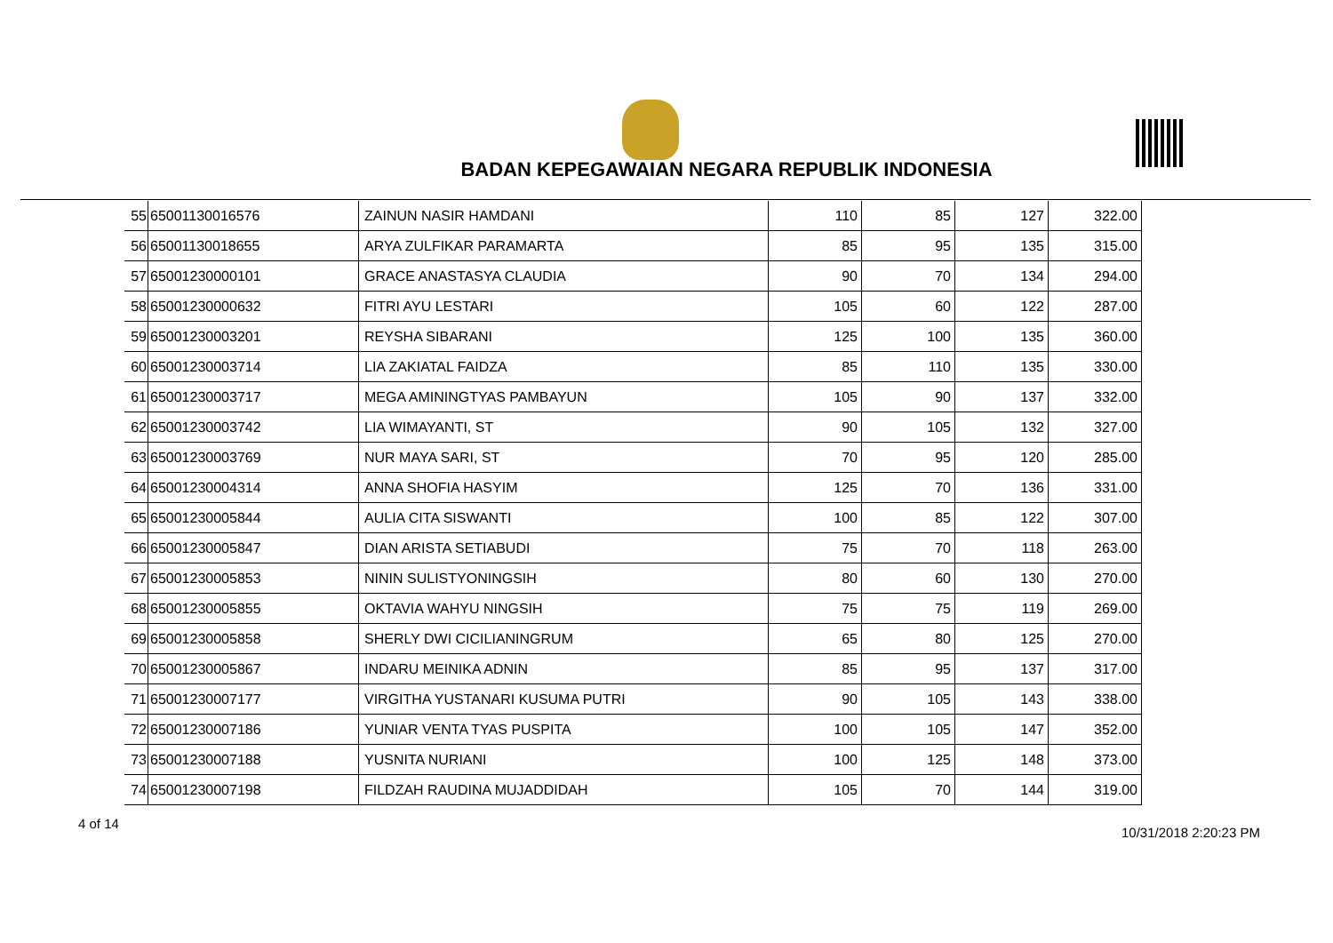BADAN KEPEGAWAIAN NEGARA REPUBLIK INDONESIA
| 55 | 65001130016576 | ZAINUN NASIR HAMDANI | 110 | 85 | 127 | 322.00 |
| 56 | 65001130018655 | ARYA ZULFIKAR PARAMARTA | 85 | 95 | 135 | 315.00 |
| 57 | 65001230000101 | GRACE ANASTASYA CLAUDIA | 90 | 70 | 134 | 294.00 |
| 58 | 65001230000632 | FITRI AYU LESTARI | 105 | 60 | 122 | 287.00 |
| 59 | 65001230003201 | REYSHA SIBARANI | 125 | 100 | 135 | 360.00 |
| 60 | 65001230003714 | LIA ZAKIATAL FAIDZA | 85 | 110 | 135 | 330.00 |
| 61 | 65001230003717 | MEGA AMININGTYAS PAMBAYUN | 105 | 90 | 137 | 332.00 |
| 62 | 65001230003742 | LIA WIMAYANTI, ST | 90 | 105 | 132 | 327.00 |
| 63 | 65001230003769 | NUR MAYA SARI, ST | 70 | 95 | 120 | 285.00 |
| 64 | 65001230004314 | ANNA SHOFIA HASYIM | 125 | 70 | 136 | 331.00 |
| 65 | 65001230005844 | AULIA CITA SISWANTI | 100 | 85 | 122 | 307.00 |
| 66 | 65001230005847 | DIAN ARISTA SETIABUDI | 75 | 70 | 118 | 263.00 |
| 67 | 65001230005853 | NININ SULISTYONINGSIH | 80 | 60 | 130 | 270.00 |
| 68 | 65001230005855 | OKTAVIA WAHYU NINGSIH | 75 | 75 | 119 | 269.00 |
| 69 | 65001230005858 | SHERLY DWI CICILIANINGRUM | 65 | 80 | 125 | 270.00 |
| 70 | 65001230005867 | INDARU MEINIKA ADNIN | 85 | 95 | 137 | 317.00 |
| 71 | 65001230007177 | VIRGITHA YUSTANARI KUSUMA PUTRI | 90 | 105 | 143 | 338.00 |
| 72 | 65001230007186 | YUNIAR VENTA TYAS PUSPITA | 100 | 105 | 147 | 352.00 |
| 73 | 65001230007188 | YUSNITA NURIANI | 100 | 125 | 148 | 373.00 |
| 74 | 65001230007198 | FILDZAH RAUDINA MUJADDIDAH | 105 | 70 | 144 | 319.00 |
4 of 14
10/31/2018 2:20:23 PM